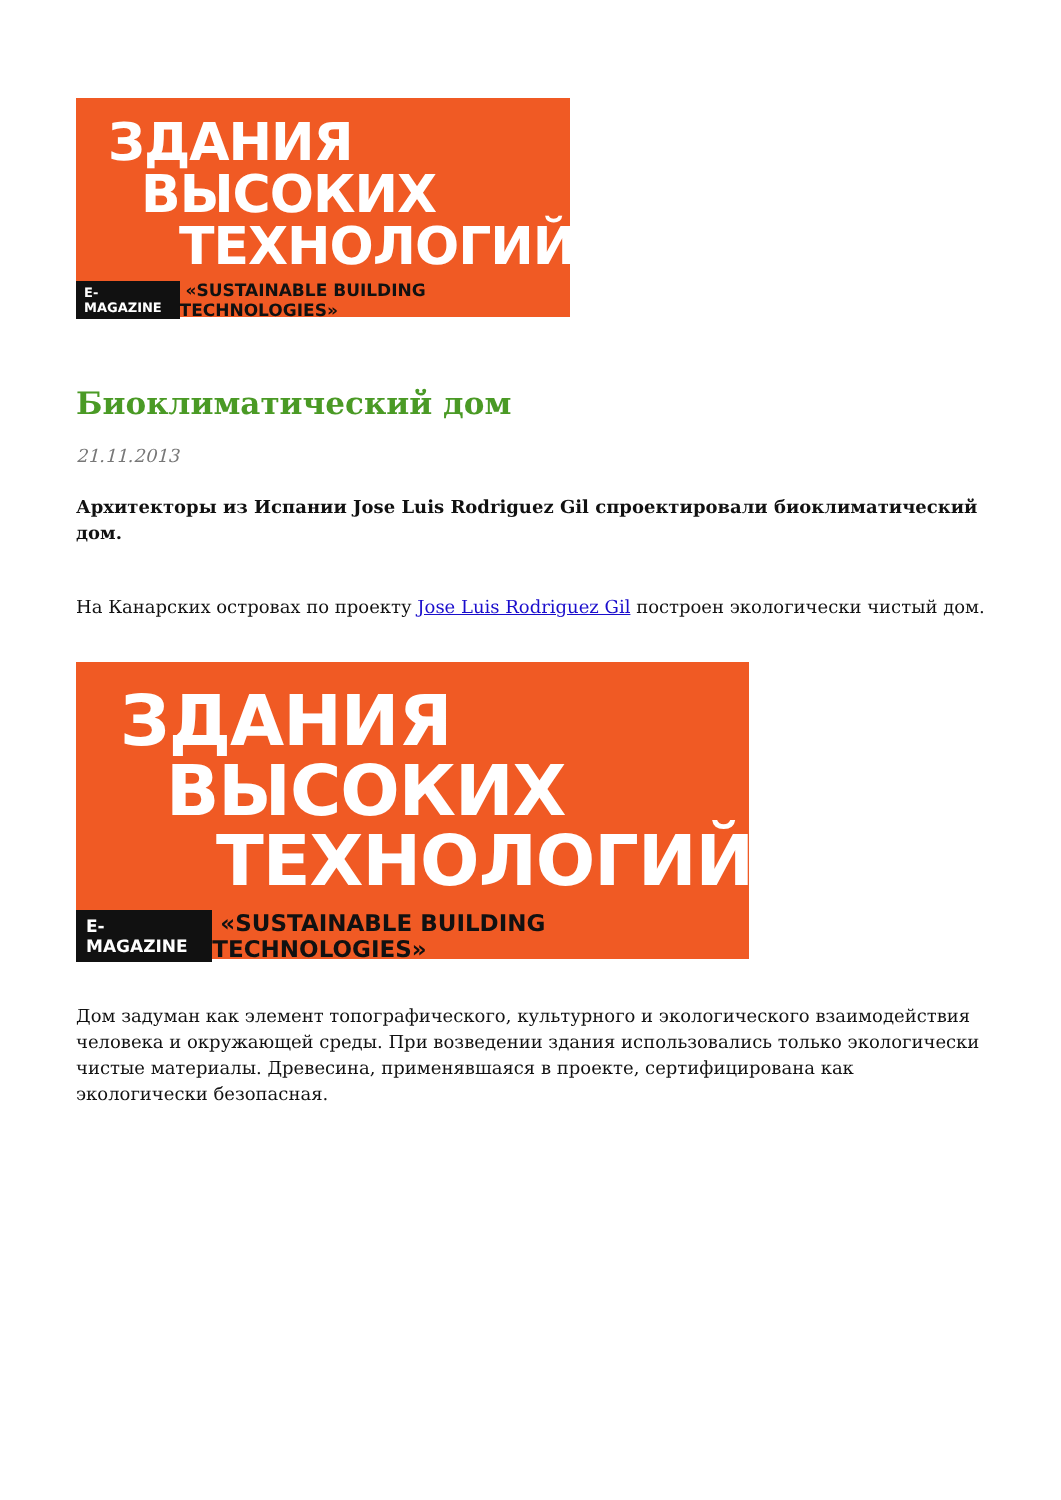ЗДАНИЯ
ВЫСОКИХ
ТЕХНОЛОГИЙ
E-MAGAZINE «SUSTAINABLE BUILDING TECHNOLOGIES»
Биоклиматический дом
21.11.2013
Архитекторы из Испании Jose Luis Rodriguez Gil спроектировали биоклиматический дом.
На Канарских островах по проекту Jose Luis Rodriguez Gil построен экологически чистый дом.
ЗДАНИЯ
ВЫСОКИХ
ТЕХНОЛОГИЙ
E-MAGAZINE «SUSTAINABLE BUILDING TECHNOLOGIES»
Дом задуман как элемент топографического, культурного и экологического взаимодействия человека и окружающей среды. При возведении здания использовались только экологически чистые материалы. Древесина, применявшаяся в проекте, сертифицирована как экологически безопасная.